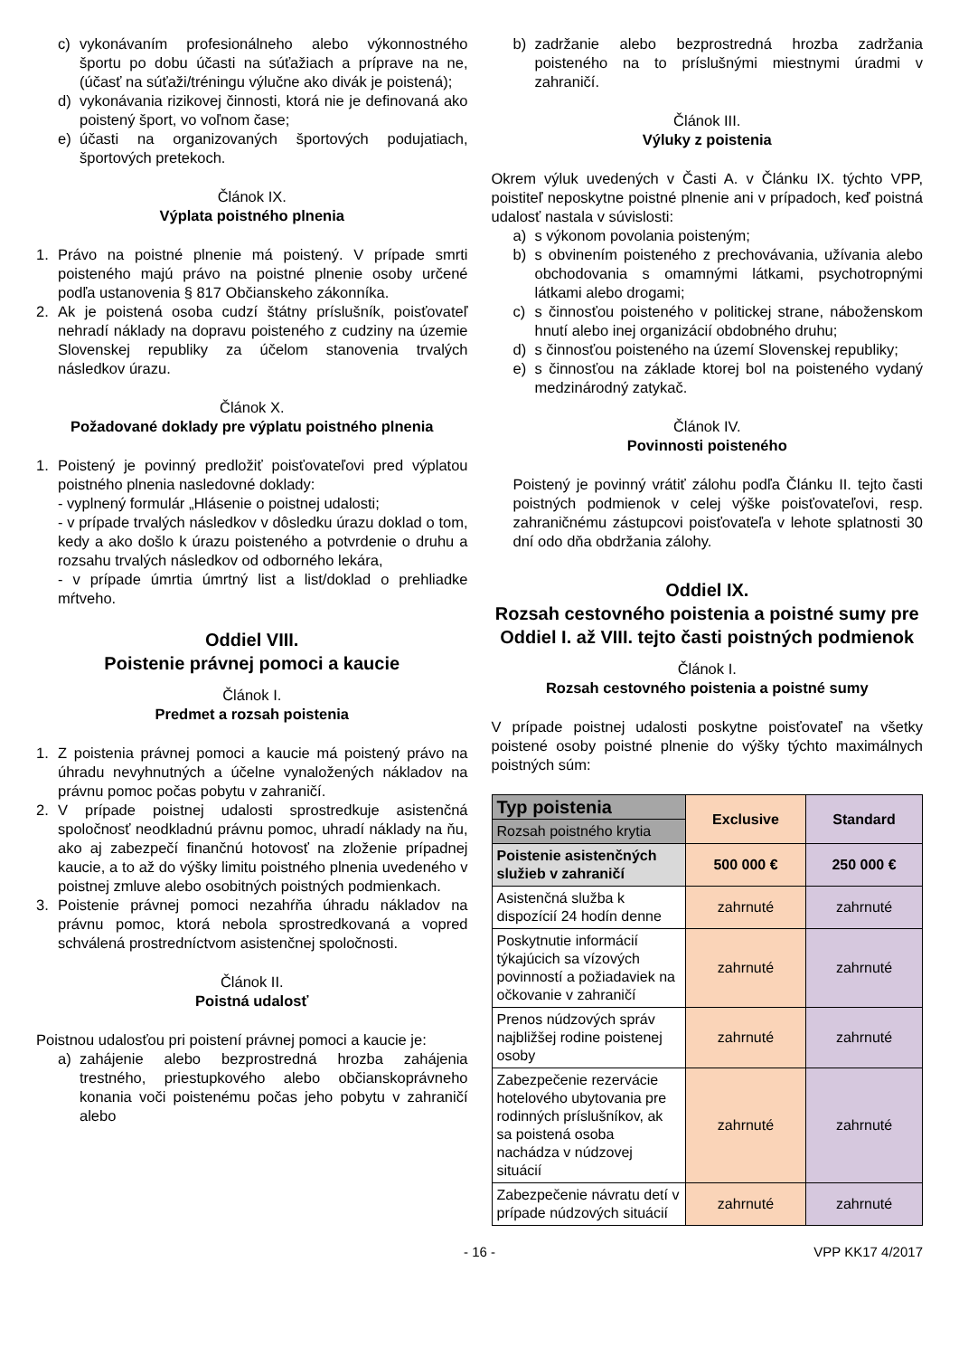c) vykonávaním profesionálneho alebo výkonnostného športu po dobu účasti na súťažiach a príprave na ne, (účasť na súťaži/tréningu výlučne ako divák je poistená);
d) vykonávania rizikovej činnosti, ktorá nie je definovaná ako poistený šport, vo voľnom čase;
e) účasti na organizovaných športových podujatiach, športových pretekoch.
Článok IX.
Výplata poistného plnenia
1. Právo na poistné plnenie má poistený. V prípade smrti poisteného majú právo na poistné plnenie osoby určené podľa ustanovenia § 817 Občianskeho zákonníka.
2. Ak je poistená osoba cudzí štátny príslušník, poisťovateľ nehradí náklady na dopravu poisteného z cudziny na územie Slovenskej republiky za účelom stanovenia trvalých následkov úrazu.
Článok X.
Požadované doklady pre výplatu poistného plnenia
1. Poistený je povinný predložiť poisťovateľovi pred výplatou poistného plnenia nasledovné doklady:
- vyplnený formulár „Hlásenie o poistnej udalosti;
- v prípade trvalých následkov v dôsledku úrazu doklad o tom, kedy a ako došlo k úrazu poisteného a potvrdenie o druhu a rozsahu trvalých následkov od odborného lekára,
- v prípade úmrtia úmrtný list a list/doklad o prehliadke mŕtveho.
Oddiel VIII.
Poistenie právnej pomoci a kaucie
Článok I.
Predmet a rozsah poistenia
1. Z poistenia právnej pomoci a kaucie má poistený právo na úhradu nevyhnutných a účelne vynaložených nákladov na právnu pomoc počas pobytu v zahraničí.
2. V prípade poistnej udalosti sprostredkuje asistenčná spoločnosť neodkladnú právnu pomoc, uhradí náklady na ňu, ako aj zabezpečí finančnú hotovosť na zloženie prípadnej kaucie, a to až do výšky limitu poistného plnenia uvedeného v poistnej zmluve alebo osobitných poistných podmienkach.
3. Poistenie právnej pomoci nezahŕňa úhradu nákladov na právnu pomoc, ktorá nebola sprostredkovaná a vopred schválená prostredníctvom asistenčnej spoločnosti.
Článok II.
Poistná udalosť
Poistnou udalosťou pri poistení právnej pomoci a kaucie je:
a) zahájenie alebo bezprostredná hrozba zahájenia trestného, priestupkového alebo občianskoprávneho konania voči poistenému počas jeho pobytu v zahraničí alebo
b) zadržanie alebo bezprostredná hrozba zadržania poisteného na to príslušnými miestnymi úradmi v zahraničí.
Článok III.
Výluky z poistenia
Okrem výluk uvedených v Časti A. v Článku IX. týchto VPP, poistiteľ neposkytne poistné plnenie ani v prípadoch, keď poistná udalosť nastala v súvislosti:
a) s výkonom povolania poisteným;
b) s obvinením poisteného z prechovávania, užívania alebo obchodovania s omamnými látkami, psychotropnými látkami alebo drogami;
c) s činnosťou poisteného v politickej strane, náboženskom hnutí alebo inej organizácií obdobného druhu;
d) s činnosťou poisteného na území Slovenskej republiky;
e) s činnosťou na základe ktorej bol na poisteného vydaný medzinárodný zatykač.
Článok IV.
Povinnosti poisteného
Poistený je povinný vrátiť zálohu podľa Článku II. tejto časti poistných podmienok v celej výške poisťovateľovi, resp. zahraničnému zástupcovi poisťovateľa v lehote splatnosti 30 dní odo dňa obdržania zálohy.
Oddiel IX.
Rozsah cestovného poistenia a poistné sumy pre Oddiel I. až VIII. tejto časti poistných podmienok
Článok I.
Rozsah cestovného poistenia a poistné sumy
V prípade poistnej udalosti poskytne poisťovateľ na všetky poistené osoby poistné plnenie do výšky týchto maximálnych poistných súm:
| Typ poistenia | Exclusive | Standard |
| --- | --- | --- |
| Rozsah poistného krytia | | |
| Poistenie asistenčných služieb v zahraničí | 500 000 € | 250 000 € |
| Asistenčná služba k dispozícií 24 hodín denne | zahrnuté | zahrnuté |
| Poskytnutie informácií týkajúcich sa vízových povinností a požiadaviek na očkovanie v zahraničí | zahrnuté | zahrnuté |
| Prenos núdzových správ najbližšej rodine poistenej osoby | zahrnuté | zahrnuté |
| Zabezpečenie rezervácie hotelového ubytovania pre rodinných príslušníkov, ak sa poistená osoba nachádza v núdzovej situácií | zahrnuté | zahrnuté |
| Zabezpečenie návratu detí v prípade núdzových situácií | zahrnuté | zahrnuté |
- 16 - VPP KK17 4/2017